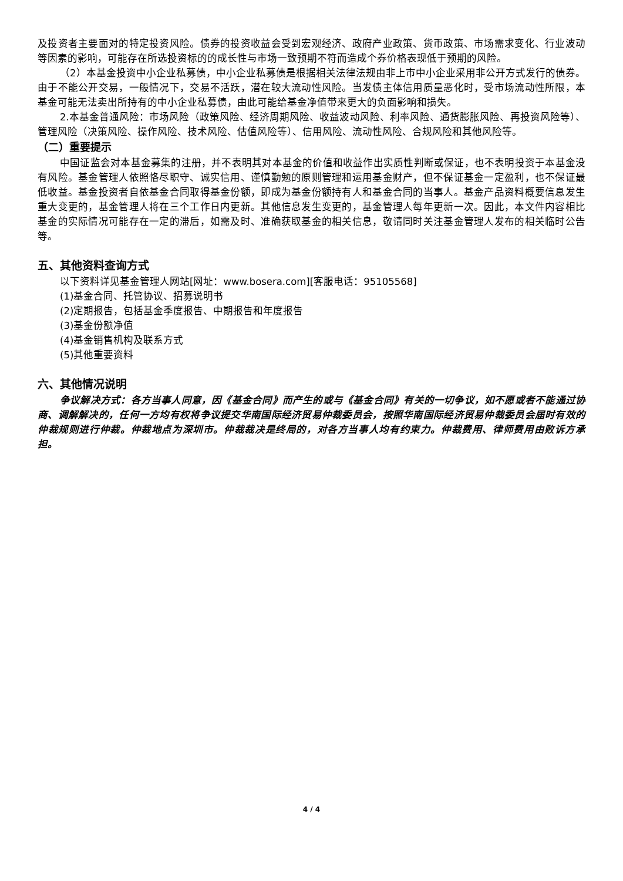及投资者主要面对的特定投资风险。债券的投资收益会受到宏观经济、政府产业政策、货币政策、市场需求变化、行业波动等因素的影响，可能存在所选投资标的的成长性与市场一致预期不符而造成个券价格表现低于预期的风险。
（2）本基金投资中小企业私募债，中小企业私募债是根据相关法律法规由非上市中小企业采用非公开方式发行的债券。由于不能公开交易，一般情况下，交易不活跃，潜在较大流动性风险。当发债主体信用质量恶化时，受市场流动性所限，本基金可能无法卖出所持有的中小企业私募债，由此可能给基金净值带来更大的负面影响和损失。
2.本基金普通风险：市场风险（政策风险、经济周期风险、收益波动风险、利率风险、通货膨胀风险、再投资风险等）、管理风险（决策风险、操作风险、技术风险、估值风险等）、信用风险、流动性风险、合规风险和其他风险等。
（二）重要提示
中国证监会对本基金募集的注册，并不表明其对本基金的价值和收益作出实质性判断或保证，也不表明投资于本基金没有风险。基金管理人依照恪尽职守、诚实信用、谨慎勤勉的原则管理和运用基金财产，但不保证基金一定盈利，也不保证最低收益。基金投资者自依基金合同取得基金份额，即成为基金份额持有人和基金合同的当事人。基金产品资料概要信息发生重大变更的，基金管理人将在三个工作日内更新。其他信息发生变更的，基金管理人每年更新一次。因此，本文件内容相比基金的实际情况可能存在一定的滞后，如需及时、准确获取基金的相关信息，敬请同时关注基金管理人发布的相关临时公告等。
五、其他资料查询方式
以下资料详见基金管理人网站[网址：www.bosera.com][客服电话：95105568]
(1)基金合同、托管协议、招募说明书
(2)定期报告，包括基金季度报告、中期报告和年度报告
(3)基金份额净值
(4)基金销售机构及联系方式
(5)其他重要资料
六、其他情况说明
争议解决方式：各方当事人同意，因《基金合同》而产生的或与《基金合同》有关的一切争议，如不愿或者不能通过协商、调解解决的，任何一方均有权将争议提交华南国际经济贸易仲裁委员会，按照华南国际经济贸易仲裁委员会届时有效的仲裁规则进行仲裁。仲裁地点为深圳市。仲裁裁决是终局的，对各方当事人均有约束力。仲裁费用、律师费用由败诉方承担。
4 / 4